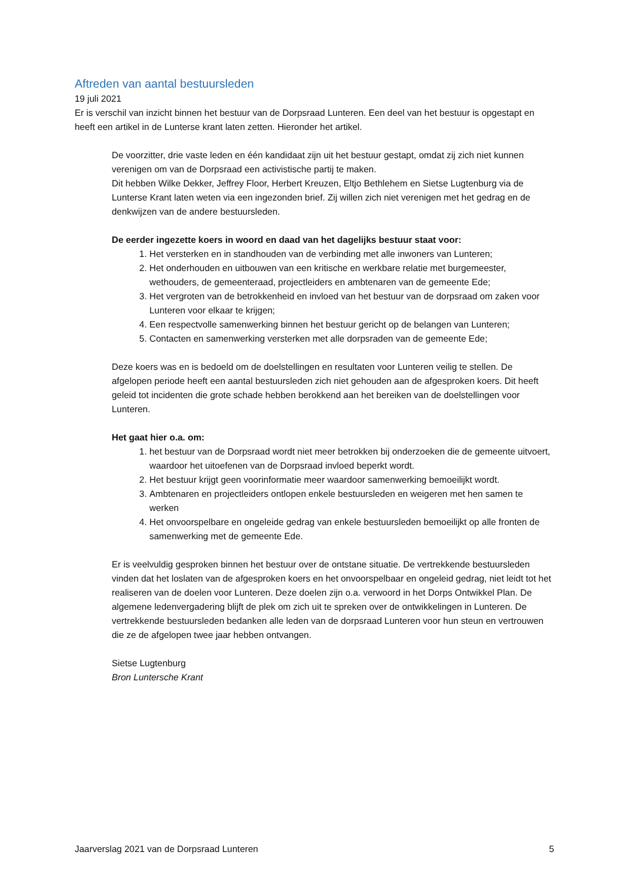Aftreden van aantal bestuursleden
19 juli 2021
Er is verschil van inzicht binnen het bestuur van de Dorpsraad Lunteren. Een deel van het bestuur is opgestapt en heeft een artikel in de Lunterse krant laten zetten. Hieronder het artikel.
De voorzitter, drie vaste leden en één kandidaat zijn uit het bestuur gestapt, omdat zij zich niet kunnen verenigen om van de Dorpsraad een activistische partij te maken.
Dit hebben Wilke Dekker, Jeffrey Floor, Herbert Kreuzen, Eltjo Bethlehem en Sietse Lugtenburg via de Lunterse Krant laten weten via een ingezonden brief. Zij willen zich niet verenigen met het gedrag en de denkwijzen van de andere bestuursleden.
De eerder ingezette koers in woord en daad van het dagelijks bestuur staat voor:
1. Het versterken en in standhouden van de verbinding met alle inwoners van Lunteren;
2. Het onderhouden en uitbouwen van een kritische en werkbare relatie met burgemeester, wethouders, de gemeenteraad, projectleiders en ambtenaren van de gemeente Ede;
3. Het vergroten van de betrokkenheid en invloed van het bestuur van de dorpsraad om zaken voor Lunteren voor elkaar te krijgen;
4. Een respectvolle samenwerking binnen het bestuur gericht op de belangen van Lunteren;
5. Contacten en samenwerking versterken met alle dorpsraden van de gemeente Ede;
Deze koers was en is bedoeld om de doelstellingen en resultaten voor Lunteren veilig te stellen. De afgelopen periode heeft een aantal bestuursleden zich niet gehouden aan de afgesproken koers. Dit heeft geleid tot incidenten die grote schade hebben berokkend aan het bereiken van de doelstellingen voor Lunteren.
Het gaat hier o.a. om:
1. het bestuur van de Dorpsraad wordt niet meer betrokken bij onderzoeken die de gemeente uitvoert, waardoor het uitoefenen van de Dorpsraad invloed beperkt wordt.
2. Het bestuur krijgt geen voorinformatie meer waardoor samenwerking bemoeilijkt wordt.
3. Ambtenaren en projectleiders ontlopen enkele bestuursleden en weigeren met hen samen te werken
4. Het onvoorspelbare en ongeleide gedrag van enkele bestuursleden bemoeilijkt op alle fronten de samenwerking met de gemeente Ede.
Er is veelvuldig gesproken binnen het bestuur over de ontstane situatie. De vertrekkende bestuursleden vinden dat het loslaten van de afgesproken koers en het onvoorspelbaar en ongeleid gedrag, niet leidt tot het realiseren van de doelen voor Lunteren. Deze doelen zijn o.a. verwoord in het Dorps Ontwikkel Plan. De algemene ledenvergadering blijft de plek om zich uit te spreken over de ontwikkelingen in Lunteren. De vertrekkende bestuursleden bedanken alle leden van de dorpsraad Lunteren voor hun steun en vertrouwen die ze de afgelopen twee jaar hebben ontvangen.
Sietse Lugtenburg
Bron Luntersche Krant
Jaarverslag 2021 van de Dorpsraad Lunteren 5